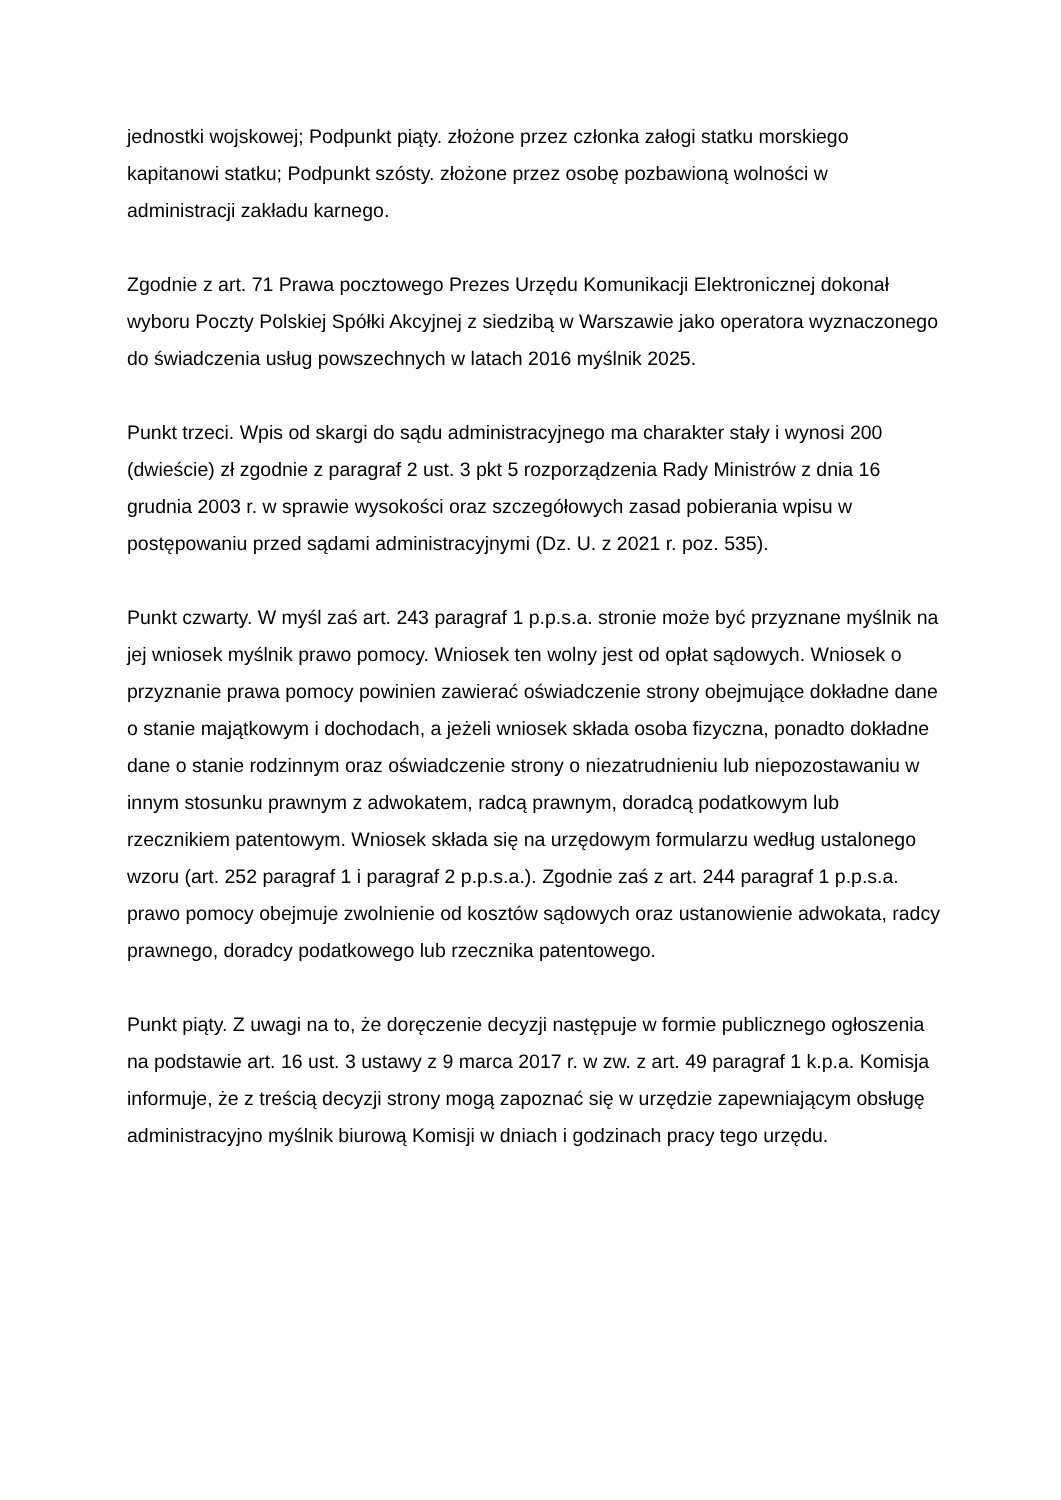jednostki wojskowej; Podpunkt piąty. złożone przez członka załogi statku morskiego kapitanowi statku; Podpunkt szósty. złożone przez osobę pozbawioną wolności w administracji zakładu karnego.
Zgodnie z art. 71 Prawa pocztowego Prezes Urzędu Komunikacji Elektronicznej dokonał wyboru Poczty Polskiej Spółki Akcyjnej z siedzibą w Warszawie jako operatora wyznaczonego do świadczenia usług powszechnych w latach 2016 myślnik 2025.
Punkt trzeci. Wpis od skargi do sądu administracyjnego ma charakter stały i wynosi 200 (dwieście) zł zgodnie z paragraf 2 ust. 3 pkt 5 rozporządzenia Rady Ministrów z dnia 16 grudnia 2003 r. w sprawie wysokości oraz szczegółowych zasad pobierania wpisu w postępowaniu przed sądami administracyjnymi (Dz. U. z 2021 r. poz. 535).
Punkt czwarty. W myśl zaś art. 243 paragraf 1 p.p.s.a. stronie może być przyznane myślnik na jej wniosek myślnik prawo pomocy. Wniosek ten wolny jest od opłat sądowych. Wniosek o przyznanie prawa pomocy powinien zawierać oświadczenie strony obejmujące dokładne dane o stanie majątkowym i dochodach, a jeżeli wniosek składa osoba fizyczna, ponadto dokładne dane o stanie rodzinnym oraz oświadczenie strony o niezatrudnieniu lub niepozostawaniu w innym stosunku prawnym z adwokatem, radcą prawnym, doradcą podatkowym lub rzecznikiem patentowym. Wniosek składa się na urzędowym formularzu według ustalonego wzoru (art. 252 paragraf 1 i paragraf 2 p.p.s.a.). Zgodnie zaś z art. 244 paragraf 1 p.p.s.a. prawo pomocy obejmuje zwolnienie od kosztów sądowych oraz ustanowienie adwokata, radcy prawnego, doradcy podatkowego lub rzecznika patentowego.
Punkt piąty. Z uwagi na to, że doręczenie decyzji następuje w formie publicznego ogłoszenia na podstawie art. 16 ust. 3 ustawy z 9 marca 2017 r. w zw. z art. 49 paragraf 1 k.p.a. Komisja informuje, że z treścią decyzji strony mogą zapoznać się w urzędzie zapewniającym obsługę administracyjno myślnik biurową Komisji w dniach i godzinach pracy tego urzędu.